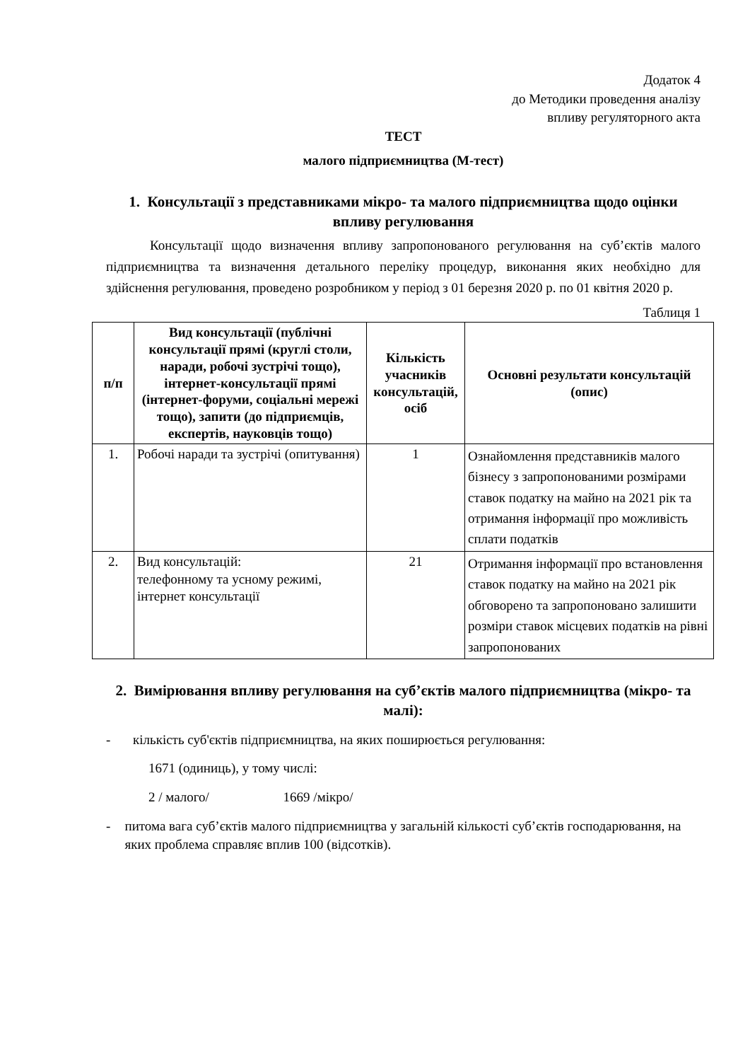Додаток 4
до Методики проведення аналізу
впливу регуляторного акта
ТЕСТ
малого підприємництва (М-тест)
1. Консультації з представниками мікро- та малого підприємництва щодо оцінки впливу регулювання
Консультації щодо визначення впливу запропонованого регулювання на суб’єктів малого підприємництва та визначення детального переліку процедур, виконання яких необхідно для здійснення регулювання, проведено розробником у період з 01 березня 2020 р. по 01 квітня 2020 р.
Таблиця 1
| п/п | Вид консультації (публічні консультації прямі (круглі столи, наради, робочі зустрічі тощо), інтернет-консультації прямі (інтернет-форуми, соціальні мережі тощо), запити (до підприємців, експертів, науковців тощо) | Кількість учасників консультацій, осіб | Основні результати консультацій (опис) |
| --- | --- | --- | --- |
| 1. | Робочі наради та зустрічі (опитування) | 1 | Ознайомлення представників малого бізнесу з запропонованими розмірами ставок податку на майно на 2021 рік та отримання інформації про можливість сплати податків |
| 2. | Вид консультацій: телефонному та усному режимі, інтернет консультації | 21 | Отримання інформації про встановлення ставок податку на майно на 2021 рік обговорено та запропоновано залишити розміри ставок місцевих податків на рівні запропонованих |
2. Вимірювання впливу регулювання на суб’єктів малого підприємництва (мікро- та малі):
- кількість суб'єктів підприємництва, на яких поширюється регулювання:
1671 (одиниць), у тому числі:
2 / малого/ 1669 /мікро/
- питома вага суб’єктів малого підприємництва у загальній кількості суб’єктів господарювання, на яких проблема справляє вплив 100 (відсотків).